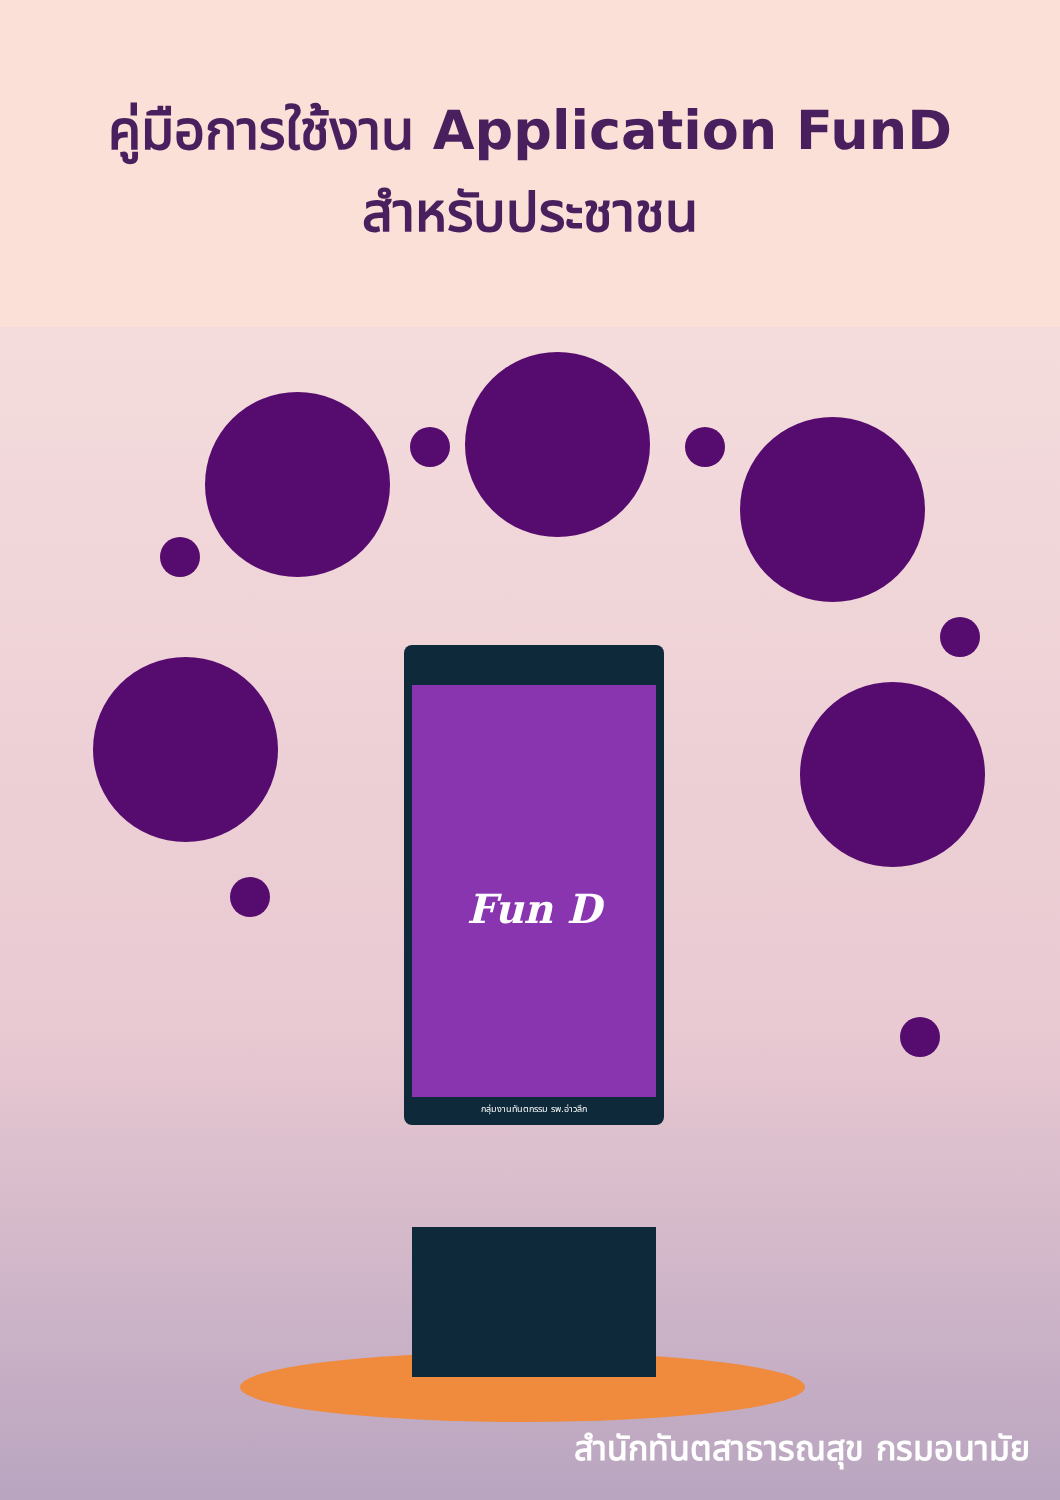คู่มือการใช้งาน Application FunD
สำหรับประชาชน
Fun D
กลุ่มงานทันตกรรม รพ.อ่าวลึก
สำนักทันตสาธารณสุข กรมอนามัย